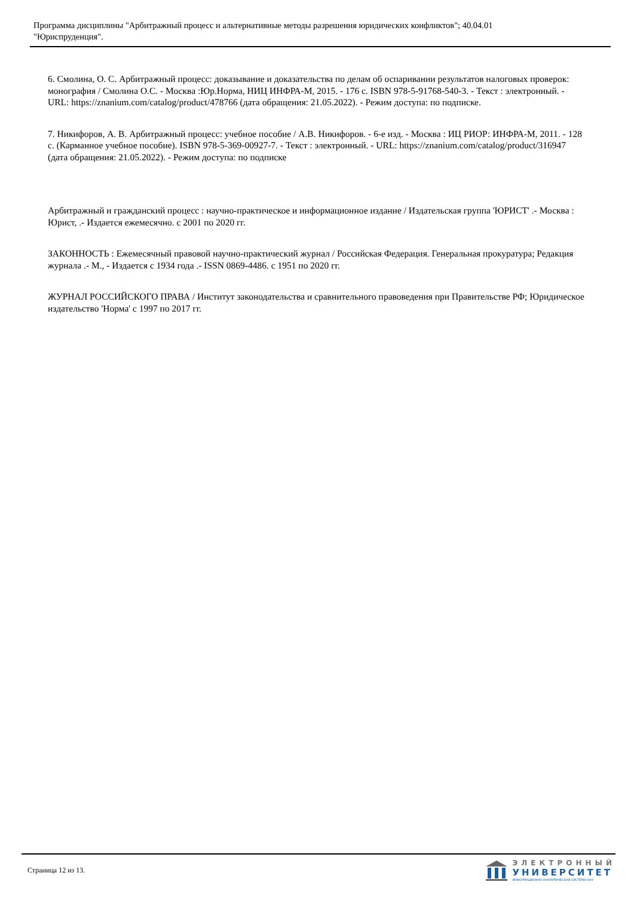Программа дисциплины "Арбитражный процесс и альтернативные методы разрешения юридических конфликтов"; 40.04.01
"Юриспруденция".
6. Смолина, О. С. Арбитражный процесс: доказывание и доказательства по делам об оспаривании результатов налоговых проверок: монография / Смолина О.С. - Москва :Юр.Норма, НИЦ ИНФРА-М, 2015. - 176 с. ISBN 978-5-91768-540-3. - Текст : электронный. - URL: https://znanium.com/catalog/product/478766 (дата обращения: 21.05.2022). - Режим доступа: по подписке.
7. Никифоров, А. В. Арбитражный процесс: учебное пособие / А.В. Никифоров. - 6-е изд. - Москва : ИЦ РИОР: ИНФРА-М, 2011. - 128 с. (Карманное учебное пособие). ISBN 978-5-369-00927-7. - Текст : электронный. - URL: https://znanium.com/catalog/product/316947 (дата обращения: 21.05.2022). - Режим доступа: по подписке
Арбитражный и гражданский процесс : научно-практическое и информационное издание / Издательская группа 'ЮРИСТ' .- Москва : Юрист, .- Издается ежемесячно. с 2001 по 2020 гг.
ЗАКОННОСТЬ : Ежемесячный правовой научно-практический журнал / Российская Федерация. Генеральная прокуратура; Редакция журнала .- М., - Издается с 1934 года .- ISSN 0869-4486. с 1951 по 2020 гг.
ЖУРНАЛ РОССИЙСКОГО ПРАВА / Институт законодательства и сравнительного правоведения при Правительстве РФ; Юридическое издательство 'Норма' с 1997 по 2017 гг.
Страница 12 из 13.
ЭЛЕКТРОННЫЙ
УНИВЕРСИТЕТ
ИНФОРМАЦИОННО-АНАЛИТИЧЕСКАЯ СИСТЕМА КФУ